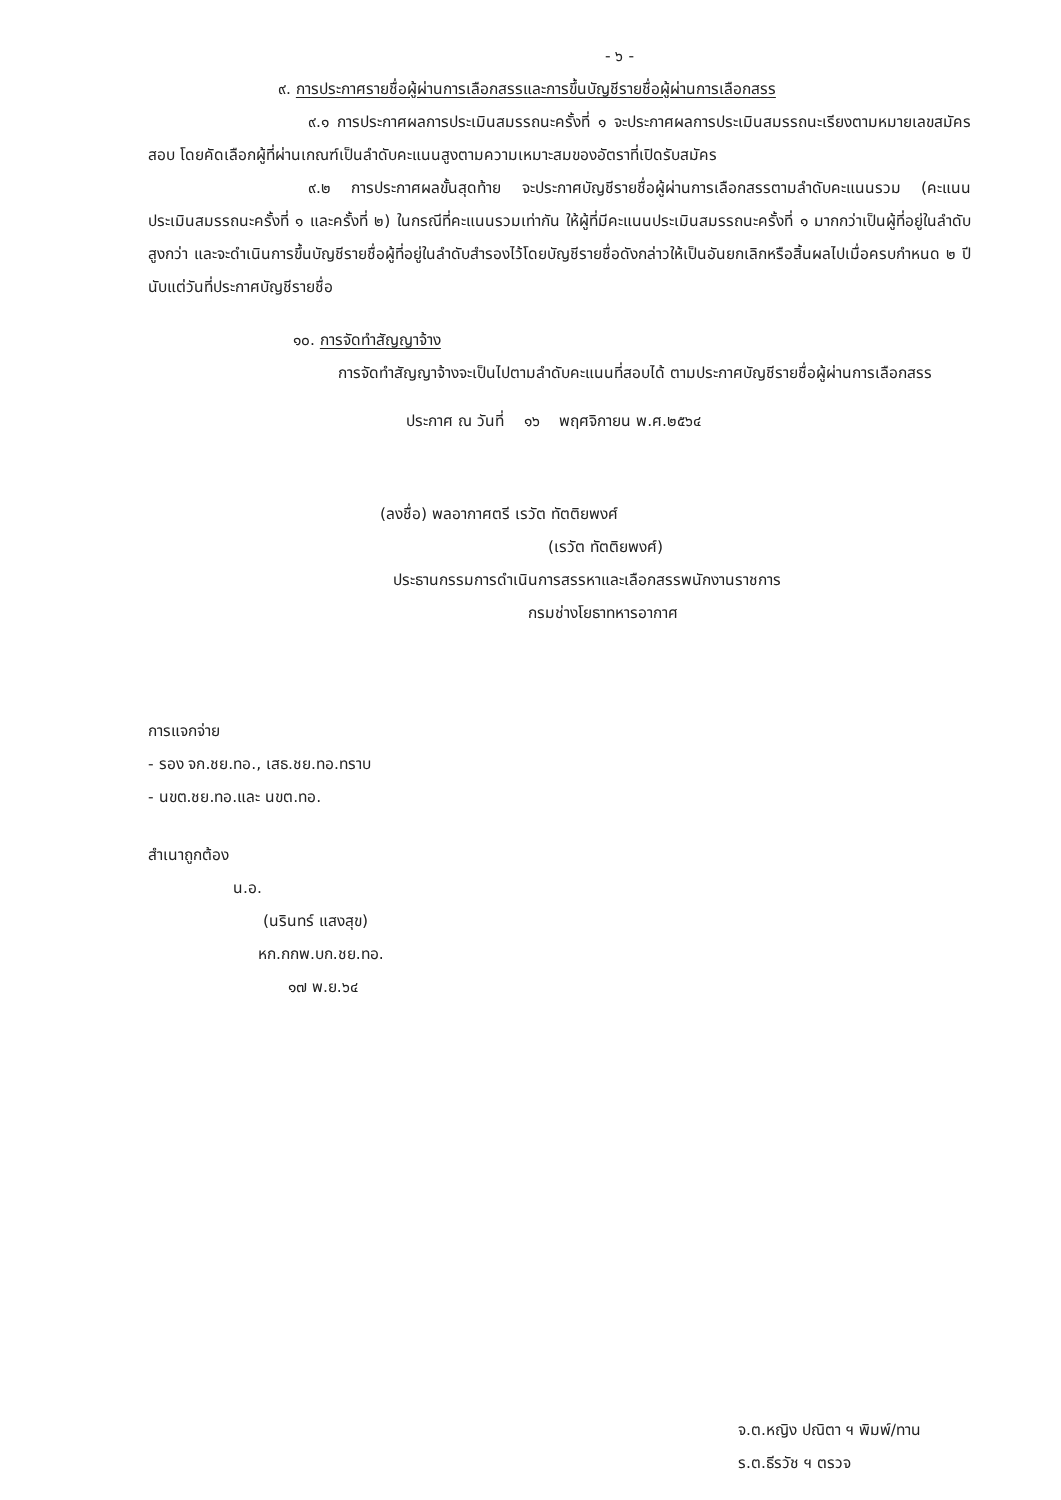- ๖ -
๙. การประกาศรายชื่อผู้ผ่านการเลือกสรรและการขึ้นบัญชีรายชื่อผู้ผ่านการเลือกสรร
๙.๑ การประกาศผลการประเมินสมรรถนะครั้งที่ ๑ จะประกาศผลการประเมินสมรรถนะเรียงตามหมายเลขสมัครสอบ โดยคัดเลือกผู้ที่ผ่านเกณฑ์เป็นลำดับคะแนนสูงตามความเหมาะสมของอัตราที่เปิดรับสมัคร
๙.๒ การประกาศผลขั้นสุดท้าย จะประกาศบัญชีรายชื่อผู้ผ่านการเลือกสรรตามลำดับคะแนนรวม (คะแนนประเมินสมรรถนะครั้งที่ ๑ และครั้งที่ ๒) ในกรณีที่คะแนนรวมเท่ากัน ให้ผู้ที่มีคะแนนประเมินสมรรถนะครั้งที่ ๑ มากกว่าเป็นผู้ที่อยู่ในลำดับสูงกว่า และจะดำเนินการขึ้นบัญชีรายชื่อผู้ที่อยู่ในลำดับสำรองไว้โดยบัญชีรายชื่อดังกล่าวให้เป็นอันยกเลิกหรือสิ้นผลไปเมื่อครบกำหนด ๒ ปี นับแต่วันที่ประกาศบัญชีรายชื่อ
๑๐. การจัดทำสัญญาจ้าง
การจัดทำสัญญาจ้างจะเป็นไปตามลำดับคะแนนที่สอบได้ ตามประกาศบัญชีรายชื่อผู้ผ่านการเลือกสรร
ประกาศ ณ วันที่ ๑๖ พฤศจิกายน พ.ศ.๒๕๖๔
(ลงชื่อ) พลอากาศตรี เรวัต ทัตติยพงศ์
(เรวัต ทัตติยพงศ์)
ประธานกรรมการดำเนินการสรรหาและเลือกสรรพนักงานราชการ
กรมช่างโยธาทหารอากาศ
การแจกจ่าย
- รอง จก.ชย.ทอ., เสธ.ชย.ทอ.ทราบ
- นขต.ชย.ทอ.และ นขต.ทอ.
สำเนาถูกต้อง
น.อ.
(นรินทร์ แสงสุข)
หก.กกพ.บก.ชย.ทอ.
๑๗ พ.ย.๖๔
จ.ต.หญิง ปณิตา ฯ พิมพ์/ทาน
ร.ต.ธีรวัช ฯ ตรวจ